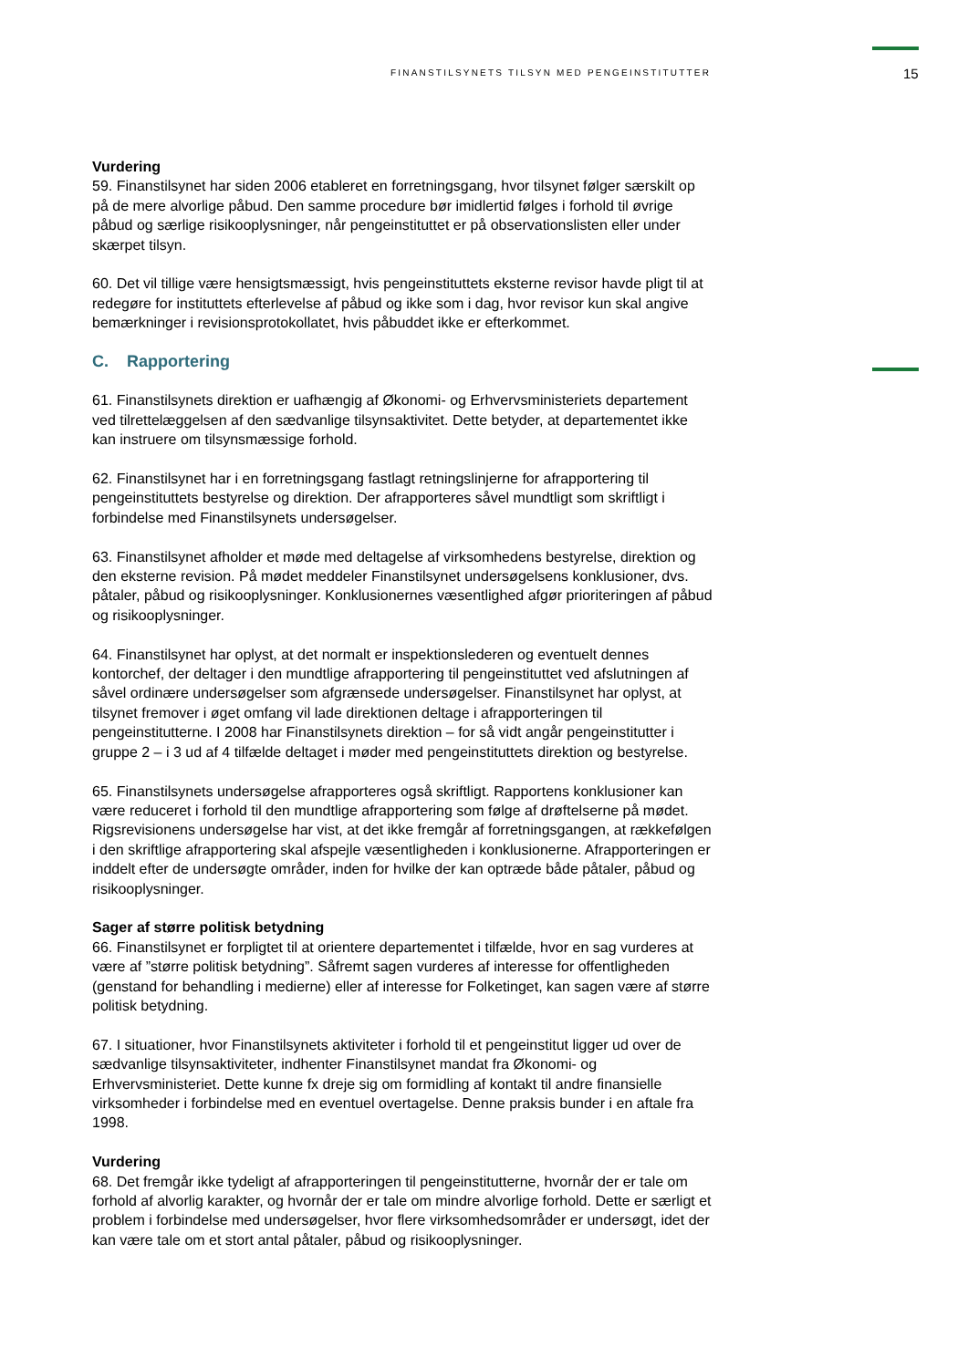FINANSTILSYNETS TILSYN MED PENGEINSTITUTTER 15
Vurdering
59. Finanstilsynet har siden 2006 etableret en forretningsgang, hvor tilsynet følger særskilt op på de mere alvorlige påbud. Den samme procedure bør imidlertid følges i forhold til øvrige påbud og særlige risikooplysninger, når pengeinstituttet er på observationslisten eller under skærpet tilsyn.
60. Det vil tillige være hensigtsmæssigt, hvis pengeinstituttets eksterne revisor havde pligt til at redegøre for instituttets efterlevelse af påbud og ikke som i dag, hvor revisor kun skal angive bemærkninger i revisionsprotokollatet, hvis påbuddet ikke er efterkommet.
C. Rapportering
61. Finanstilsynets direktion er uafhængig af Økonomi- og Erhvervsministeriets departement ved tilrettelæggelsen af den sædvanlige tilsynsaktivitet. Dette betyder, at departementet ikke kan instruere om tilsynsmæssige forhold.
62. Finanstilsynet har i en forretningsgang fastlagt retningslinjerne for afrapportering til pengeinstituttets bestyrelse og direktion. Der afrapporteres såvel mundtligt som skriftligt i forbindelse med Finanstilsynets undersøgelser.
63. Finanstilsynet afholder et møde med deltagelse af virksomhedens bestyrelse, direktion og den eksterne revision. På mødet meddeler Finanstilsynet undersøgelsens konklusioner, dvs. påtaler, påbud og risikooplysninger. Konklusionernes væsentlighed afgør prioriteringen af påbud og risikooplysninger.
64. Finanstilsynet har oplyst, at det normalt er inspektionslederen og eventuelt dennes kontorchef, der deltager i den mundtlige afrapportering til pengeinstituttet ved afslutningen af såvel ordinære undersøgelser som afgrænsede undersøgelser. Finanstilsynet har oplyst, at tilsynet fremover i øget omfang vil lade direktionen deltage i afrapporteringen til pengeinstitutterne. I 2008 har Finanstilsynets direktion – for så vidt angår pengeinstitutter i gruppe 2 – i 3 ud af 4 tilfælde deltaget i møder med pengeinstituttets direktion og bestyrelse.
65. Finanstilsynets undersøgelse afrapporteres også skriftligt. Rapportens konklusioner kan være reduceret i forhold til den mundtlige afrapportering som følge af drøftelserne på mødet. Rigsrevisionens undersøgelse har vist, at det ikke fremgår af forretningsgangen, at rækkefølgen i den skriftlige afrapportering skal afspejle væsentligheden i konklusionerne. Afrapporteringen er inddelt efter de undersøgte områder, inden for hvilke der kan optræde både påtaler, påbud og risikooplysninger.
Sager af større politisk betydning
66. Finanstilsynet er forpligtet til at orientere departementet i tilfælde, hvor en sag vurderes at være af ”større politisk betydning”. Såfremt sagen vurderes af interesse for offentligheden (genstand for behandling i medierne) eller af interesse for Folketinget, kan sagen være af større politisk betydning.
67. I situationer, hvor Finanstilsynets aktiviteter i forhold til et pengeinstitut ligger ud over de sædvanlige tilsynsaktiviteter, indhenter Finanstilsynet mandat fra Økonomi- og Erhvervsministeriet. Dette kunne fx dreje sig om formidling af kontakt til andre finansielle virksomheder i forbindelse med en eventuel overtagelse. Denne praksis bunder i en aftale fra 1998.
Vurdering
68. Det fremgår ikke tydeligt af afrapporteringen til pengeinstitutterne, hvornår der er tale om forhold af alvorlig karakter, og hvornår der er tale om mindre alvorlige forhold. Dette er særligt et problem i forbindelse med undersøgelser, hvor flere virksomhedsområder er undersøgt, idet der kan være tale om et stort antal påtaler, påbud og risikooplysninger.